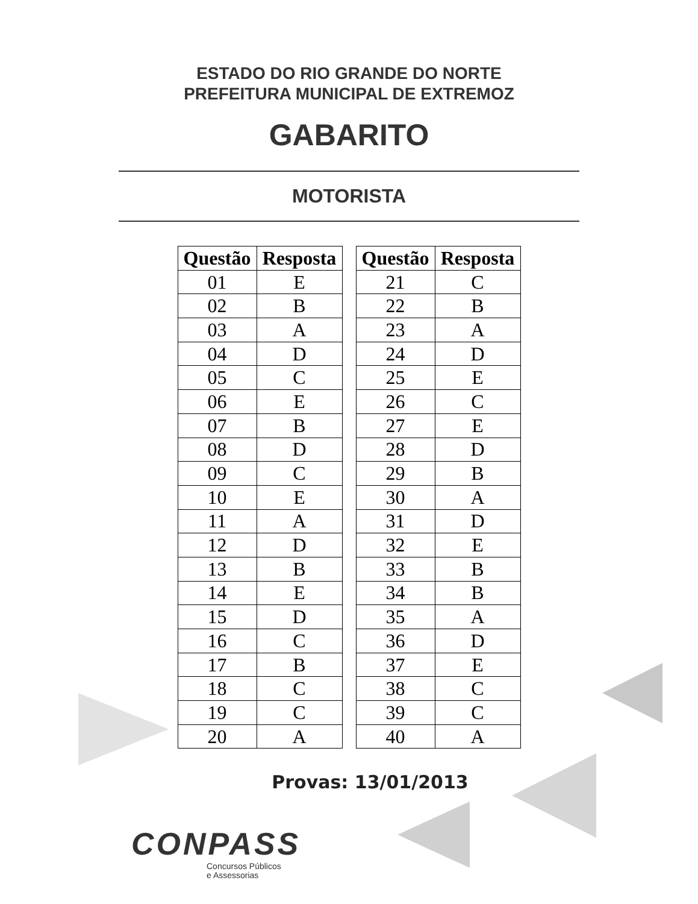ESTADO DO RIO GRANDE DO NORTE
PREFEITURA MUNICIPAL DE EXTREMOZ
GABARITO
MOTORISTA
| Questão | Resposta |
| --- | --- |
| 01 | E |
| 02 | B |
| 03 | A |
| 04 | D |
| 05 | C |
| 06 | E |
| 07 | B |
| 08 | D |
| 09 | C |
| 10 | E |
| 11 | A |
| 12 | D |
| 13 | B |
| 14 | E |
| 15 | D |
| 16 | C |
| 17 | B |
| 18 | C |
| 19 | C |
| 20 | A |
| Questão | Resposta |
| --- | --- |
| 21 | C |
| 22 | B |
| 23 | A |
| 24 | D |
| 25 | E |
| 26 | C |
| 27 | E |
| 28 | D |
| 29 | B |
| 30 | A |
| 31 | D |
| 32 | E |
| 33 | B |
| 34 | B |
| 35 | A |
| 36 | D |
| 37 | E |
| 38 | C |
| 39 | C |
| 40 | A |
Provas: 13/01/2013
CONPASS
Concursos Públicos
e Assessorias